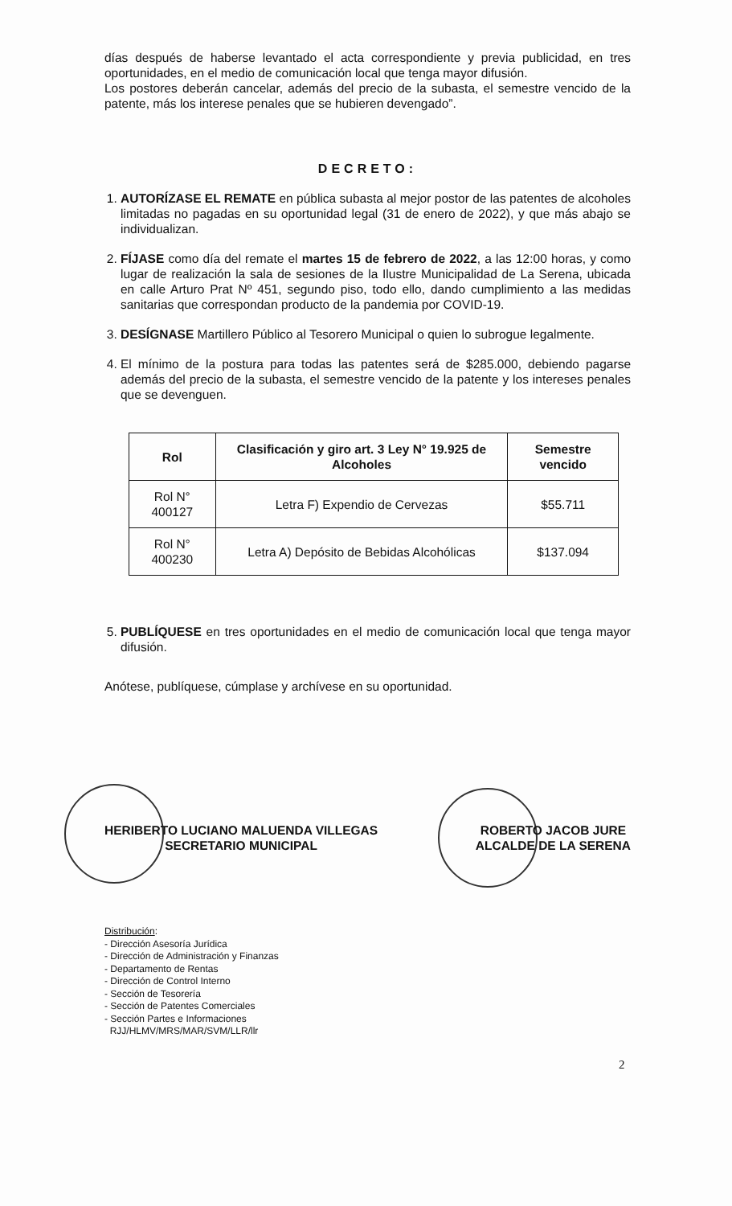días después de haberse levantado el acta correspondiente y previa publicidad, en tres oportunidades, en el medio de comunicación local que tenga mayor difusión.
Los postores deberán cancelar, además del precio de la subasta, el semestre vencido de la patente, más los interese penales que se hubieren devengado”.
DECRETO:
1. AUTORÍZASE EL REMATE en pública subasta al mejor postor de las patentes de alcoholes limitadas no pagadas en su oportunidad legal (31 de enero de 2022), y que más abajo se individualizan.
2. FÍJASE como día del remate el martes 15 de febrero de 2022, a las 12:00 horas, y como lugar de realización la sala de sesiones de la Ilustre Municipalidad de La Serena, ubicada en calle Arturo Prat Nº 451, segundo piso, todo ello, dando cumplimiento a las medidas sanitarias que correspondan producto de la pandemia por COVID-19.
3. DESÍGNASE Martillero Público al Tesorero Municipal o quien lo subrogue legalmente.
4. El mínimo de la postura para todas las patentes será de $285.000, debiendo pagarse además del precio de la subasta, el semestre vencido de la patente y los intereses penales que se devenguen.
| Rol | Clasificación y giro art. 3 Ley N° 19.925 de Alcoholes | Semestre vencido |
| --- | --- | --- |
| Rol N° 400127 | Letra F) Expendio de Cervezas | $55.711 |
| Rol N° 400230 | Letra A) Depósito de Bebidas Alcohólicas | $137.094 |
5. PUBLÍQUESE en tres oportunidades en el medio de comunicación local que tenga mayor difusión.
Anótese, publíquese, cúmplase y archívese en su oportunidad.
HERIBERTO LUCIANO MALUENDA VILLEGAS
SECRETARIO MUNICIPAL
ROBERTO JACOB JURE
ALCALDE DE LA SERENA
Distribución:
- Dirección Asesoría Jurídica
- Dirección de Administración y Finanzas
- Departamento de Rentas
- Dirección de Control Interno
- Sección de Tesorería
- Sección de Patentes Comerciales
- Sección Partes e Informaciones
RJJ/HLMV/MRS/MAR/SVM/LLR/llr
2